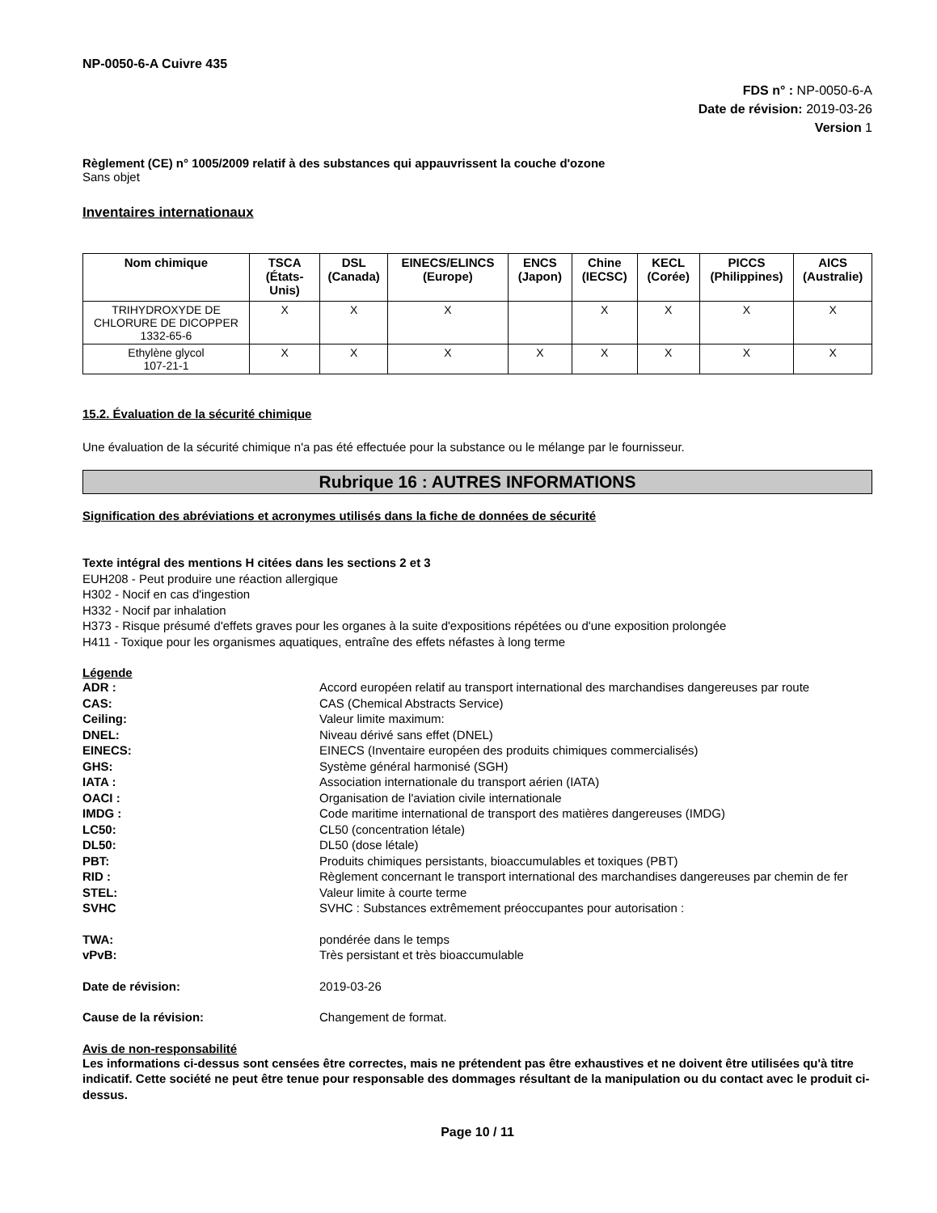NP-0050-6-A Cuivre 435
FDS n° : NP-0050-6-A
Date de révision: 2019-03-26
Version 1
Règlement (CE) n° 1005/2009 relatif à des substances qui appauvrissent la couche d'ozone
Sans objet
Inventaires internationaux
| Nom chimique | TSCA (États-Unis) | DSL (Canada) | EINECS/ELINCS (Europe) | ENCS (Japon) | Chine (IECSC) | KECL (Corée) | PICCS (Philippines) | AICS (Australie) |
| --- | --- | --- | --- | --- | --- | --- | --- | --- |
| TRIHYDROXYDE DE CHLORURE DE DICOPPER 1332-65-6 | X | X | X | | X | X | X | X |
| Ethylène glycol 107-21-1 | X | X | X | X | X | X | X | X |
15.2. Évaluation de la sécurité chimique
Une évaluation de la sécurité chimique n'a pas été effectuée pour la substance ou le mélange par le fournisseur.
Rubrique 16 : AUTRES INFORMATIONS
Signification des abréviations et acronymes utilisés dans la fiche de données de sécurité
Texte intégral des mentions H citées dans les sections 2 et 3
EUH208 - Peut produire une réaction allergique
H302 - Nocif en cas d'ingestion
H332 - Nocif par inhalation
H373 - Risque présumé d'effets graves pour les organes à la suite d'expositions répétées ou d'une exposition prolongée
H411 - Toxique pour les organismes aquatiques, entraîne des effets néfastes à long terme
Légende
ADR : Accord européen relatif au transport international des marchandises dangereuses par route
CAS: CAS (Chemical Abstracts Service)
Ceiling: Valeur limite maximum:
DNEL: Niveau dérivé sans effet (DNEL)
EINECS: EINECS (Inventaire européen des produits chimiques commercialisés)
GHS: Système général harmonisé (SGH)
IATA : Association internationale du transport aérien (IATA)
OACI : Organisation de l'aviation civile internationale
IMDG : Code maritime international de transport des matières dangereuses (IMDG)
LC50: CL50 (concentration létale)
DL50: DL50 (dose létale)
PBT: Produits chimiques persistants, bioaccumulables et toxiques (PBT)
RID : Règlement concernant le transport international des marchandises dangereuses par chemin de fer
STEL: Valeur limite à courte terme
SVHC SVHC : Substances extrêmement préoccupantes pour autorisation :
TWA: pondérée dans le temps
vPvB: Très persistant et très bioaccumulable
Date de révision: 2019-03-26
Cause de la révision: Changement de format.
Avis de non-responsabilité
Les informations ci-dessus sont censées être correctes, mais ne prétendent pas être exhaustives et ne doivent être utilisées qu'à titre indicatif. Cette société ne peut être tenue pour responsable des dommages résultant de la manipulation ou du contact avec le produit ci-dessus.
Page 10 / 11